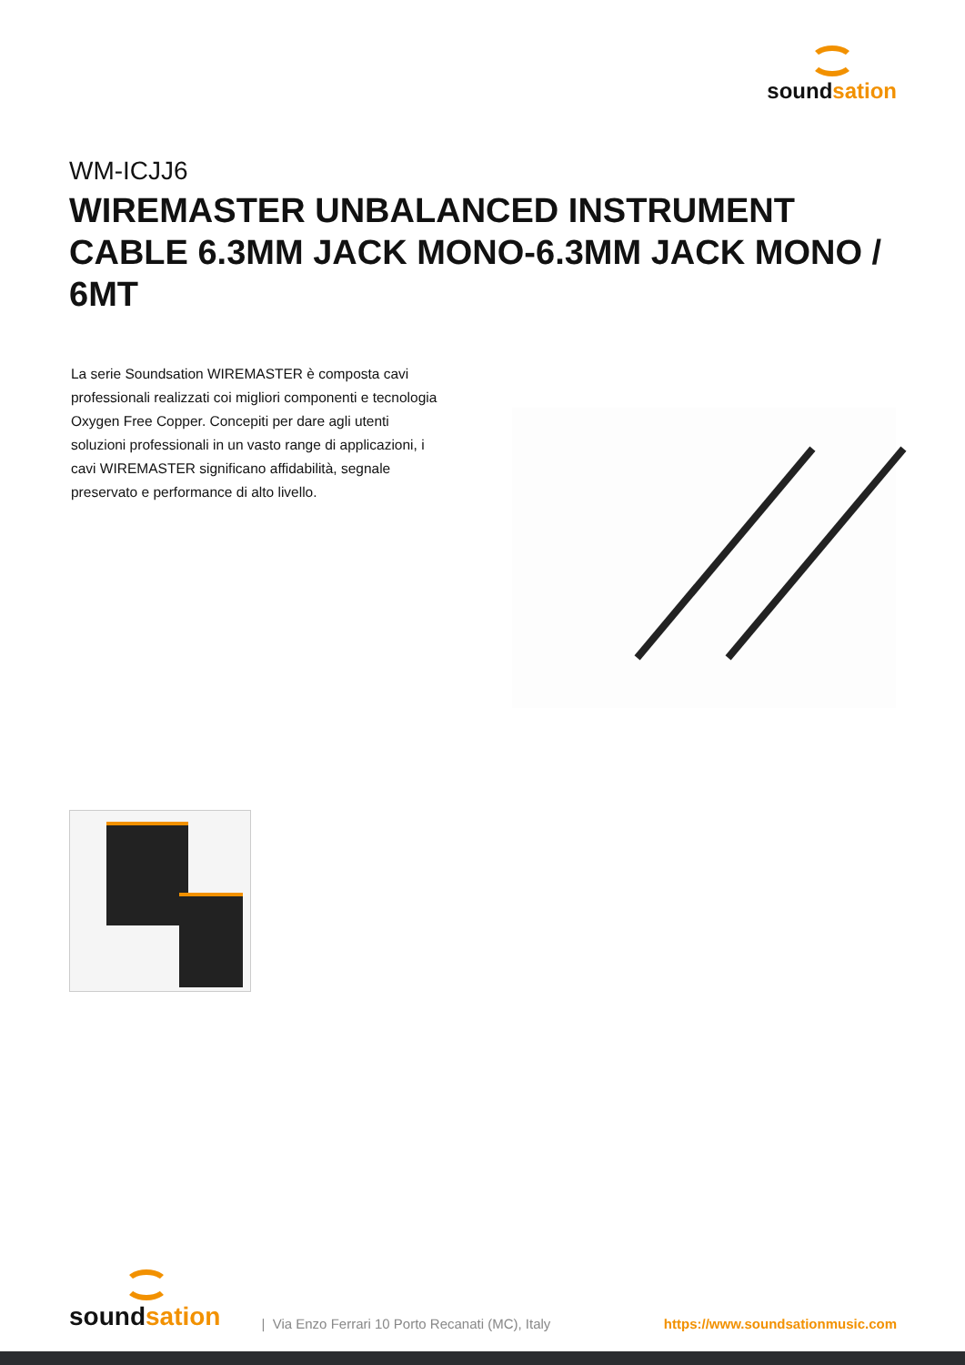soundsation
WM-ICJJ6
WIREMASTER UNBALANCED INSTRUMENT CABLE 6.3MM JACK MONO-6.3MM JACK MONO / 6MT
La serie Soundsation WIREMASTER è composta cavi professionali realizzati coi migliori componenti e tecnologia Oxygen Free Copper. Concepiti per dare agli utenti soluzioni professionali in un vasto range di applicazioni, i cavi WIREMASTER significano affidabilità, segnale preservato e performance di alto livello.
soundsation
| Via Enzo Ferrari 10 Porto Recanati (MC), Italy
https://www.soundsationmusic.com